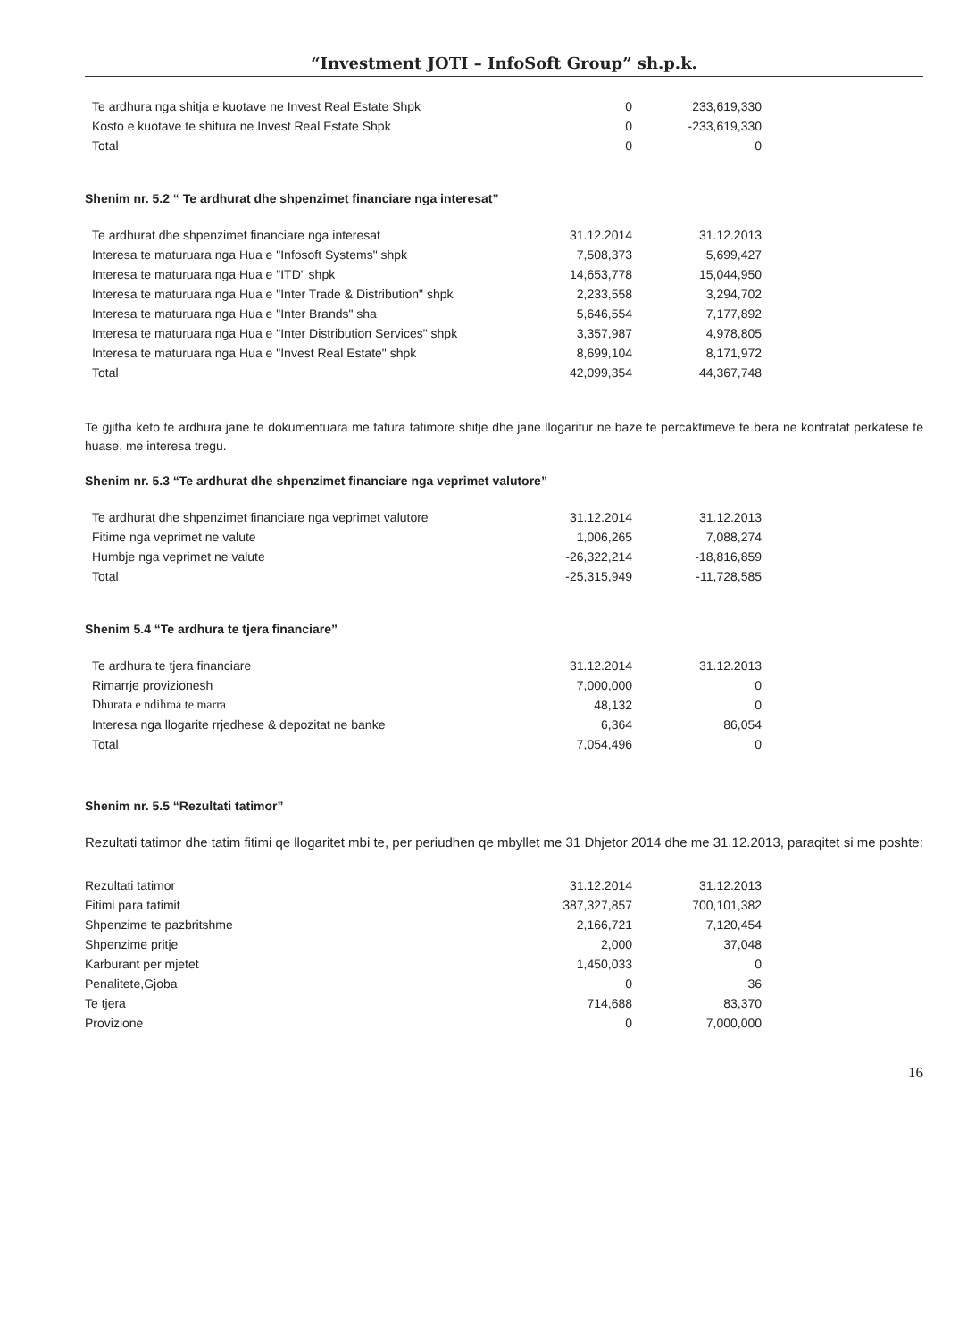“Investment JOTI – InfoSoft Group” sh.p.k.
| Te ardhura nga shitja e kuotave ne Invest Real Estate Shpk | 0 | 233,619,330 |
| Kosto e kuotave te shitura ne Invest Real Estate Shpk | 0 | -233,619,330 |
| Total | 0 | 0 |
Shenim nr. 5.2 “ Te ardhurat dhe shpenzimet financiare nga interesat”
| Te ardhurat dhe shpenzimet financiare nga interesat | 31.12.2014 | 31.12.2013 |
| --- | --- | --- |
| Interesa te maturuara nga Hua e "Infosoft Systems" shpk | 7,508,373 | 5,699,427 |
| Interesa te maturuara nga Hua e "ITD" shpk | 14,653,778 | 15,044,950 |
| Interesa te maturuara nga Hua e "Inter Trade & Distribution" shpk | 2,233,558 | 3,294,702 |
| Interesa te maturuara nga Hua e "Inter Brands" sha | 5,646,554 | 7,177,892 |
| Interesa te maturuara nga Hua e "Inter Distribution Services" shpk | 3,357,987 | 4,978,805 |
| Interesa te maturuara nga Hua e "Invest Real Estate" shpk | 8,699,104 | 8,171,972 |
| Total | 42,099,354 | 44,367,748 |
Te gjitha keto te ardhura jane te dokumentuara me fatura tatimore shitje dhe jane llogaritur ne baze te percaktimeve te bera ne kontratat perkatese te huase, me interesa tregu.
Shenim nr. 5.3 “Te ardhurat dhe shpenzimet financiare nga veprimet valutore”
| Te ardhurat dhe shpenzimet financiare nga veprimet valutore | 31.12.2014 | 31.12.2013 |
| --- | --- | --- |
| Fitime nga veprimet ne valute | 1,006,265 | 7,088,274 |
| Humbje nga veprimet ne valute | -26,322,214 | -18,816,859 |
| Total | -25,315,949 | -11,728,585 |
Shenim 5.4 “Te ardhura te tjera financiare”
| Te ardhura te tjera financiare | 31.12.2014 | 31.12.2013 |
| --- | --- | --- |
| Rimarrje provizionesh | 7,000,000 | 0 |
| Dhurata e ndihma te marra | 48,132 | 0 |
| Interesa nga llogarite rrjedhese & depozitat ne banke | 6,364 | 86,054 |
| Total | 7,054,496 | 0 |
Shenim nr. 5.5 “Rezultati tatimor”
Rezultati tatimor dhe tatim fitimi qe llogaritet mbi te, per periudhen qe mbyllet me 31 Dhjetor 2014 dhe me 31.12.2013, paraqitet si me poshte:
| Rezultati tatimor | 31.12.2014 | 31.12.2013 |
| --- | --- | --- |
| Fitimi para tatimit | 387,327,857 | 700,101,382 |
| Shpenzime te pazbritshme | 2,166,721 | 7,120,454 |
| Shpenzime pritje | 2,000 | 37,048 |
| Karburant per mjetet | 1,450,033 | 0 |
| Penalitete,Gjoba | 0 | 36 |
| Te tjera | 714,688 | 83,370 |
| Provizione | 0 | 7,000,000 |
16